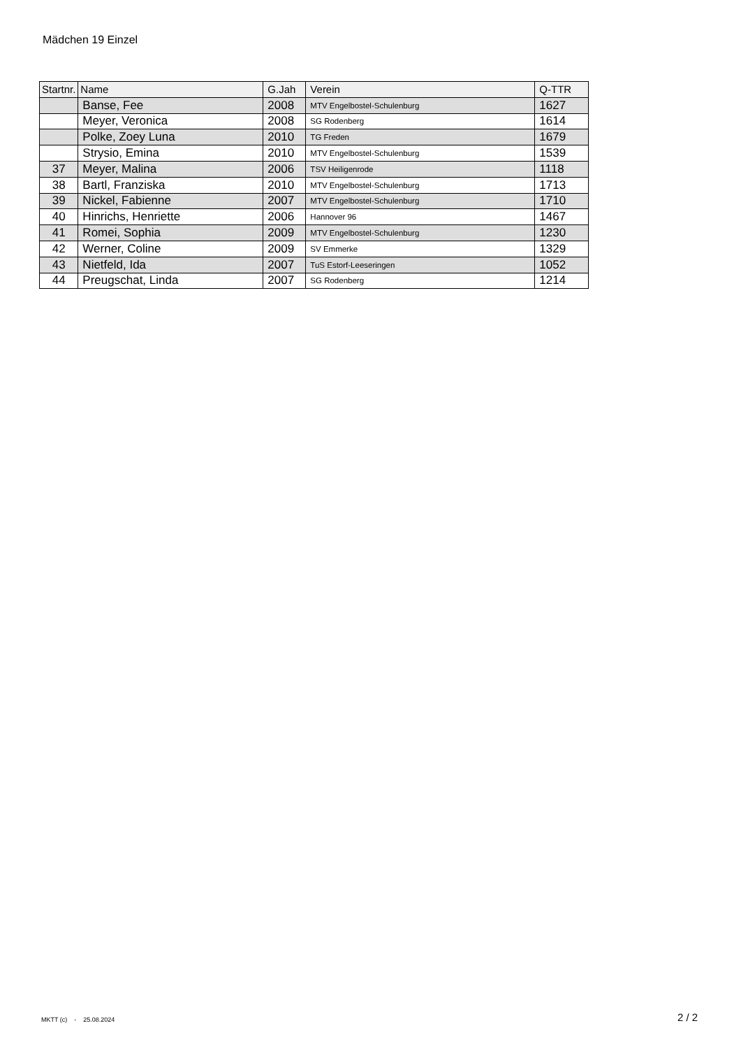Mädchen 19 Einzel
| Startnr. | Name | G.Jah | Verein | Q-TTR |
| --- | --- | --- | --- | --- |
| | Banse, Fee | 2008 | MTV Engelbostel-Schulenburg | 1627 |
| | Meyer, Veronica | 2008 | SG Rodenberg | 1614 |
| | Polke, Zoey Luna | 2010 | TG Freden | 1679 |
| | Strysio, Emina | 2010 | MTV Engelbostel-Schulenburg | 1539 |
| 37 | Meyer, Malina | 2006 | TSV Heiligenrode | 1118 |
| 38 | Bartl, Franziska | 2010 | MTV Engelbostel-Schulenburg | 1713 |
| 39 | Nickel, Fabienne | 2007 | MTV Engelbostel-Schulenburg | 1710 |
| 40 | Hinrichs, Henriette | 2006 | Hannover 96 | 1467 |
| 41 | Romei, Sophia | 2009 | MTV Engelbostel-Schulenburg | 1230 |
| 42 | Werner, Coline | 2009 | SV Emmerke | 1329 |
| 43 | Nietfeld, Ida | 2007 | TuS Estorf-Leeseringen | 1052 |
| 44 | Preugschat, Linda | 2007 | SG Rodenberg | 1214 |
MKTT (c) - 25.08.2024 2 / 2